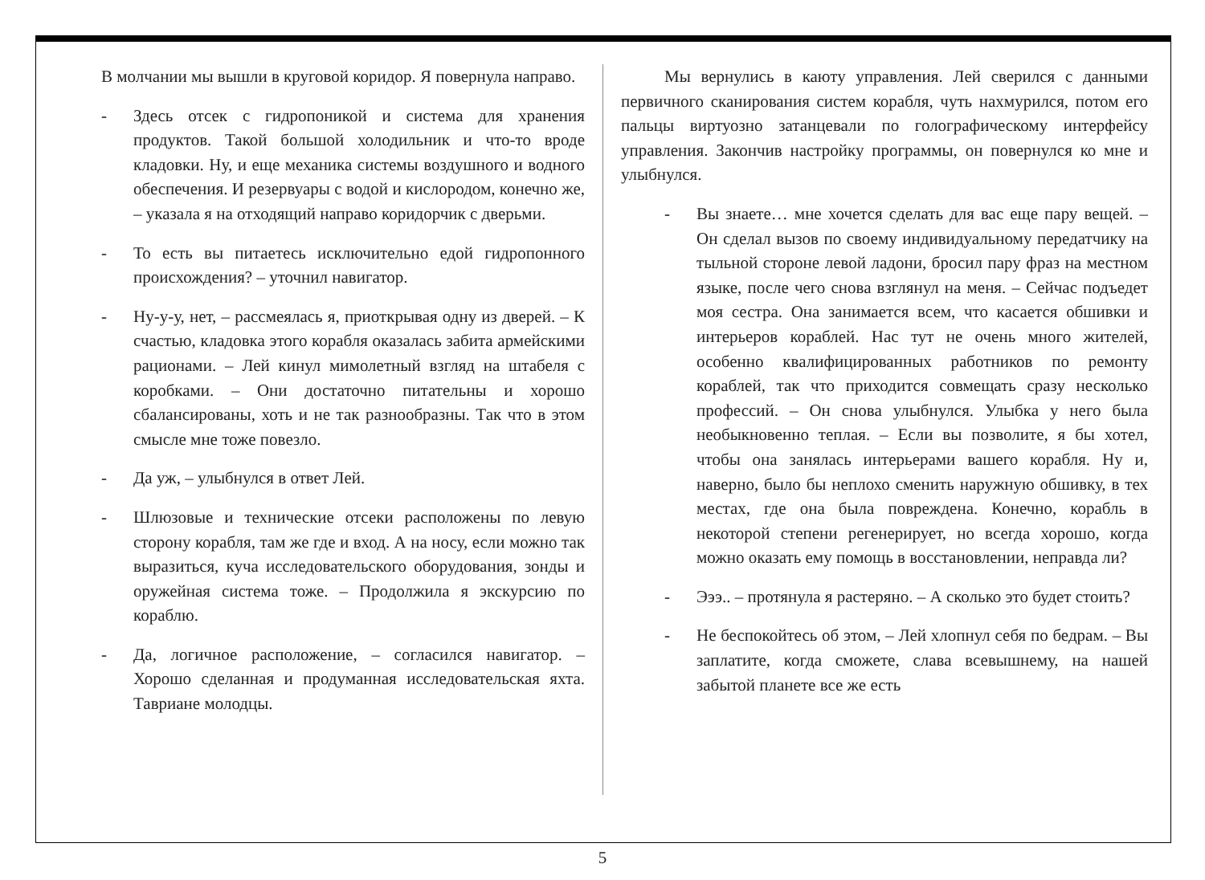В молчании мы вышли в круговой коридор. Я повернула направо.
- Здесь отсек с гидропоникой и система для хранения продуктов. Такой большой холодильник и что-то вроде кладовки. Ну, и еще механика системы воздушного и водного обеспечения. И резервуары с водой и кислородом, конечно же, – указала я на отходящий направо коридорчик с дверьми.
- То есть вы питаетесь исключительно едой гидропонного происхождения? – уточнил навигатор.
- Ну-у-у, нет, – рассмеялась я, приоткрывая одну из дверей. – К счастью, кладовка этого корабля оказалась забита армейскими рационами. – Лей кинул мимолетный взгляд на штабеля с коробками. – Они достаточно питательны и хорошо сбалансированы, хоть и не так разнообразны. Так что в этом смысле мне тоже повезло.
- Да уж, – улыбнулся в ответ Лей.
- Шлюзовые и технические отсеки расположены по левую сторону корабля, там же где и вход. А на носу, если можно так выразиться, куча исследовательского оборудования, зонды и оружейная система тоже. – Продолжила я экскурсию по кораблю.
- Да, логичное расположение, – согласился навигатор. – Хорошо сделанная и продуманная исследовательская яхта. Тавриане молодцы.
Мы вернулись в каюту управления. Лей сверился с данными первичного сканирования систем корабля, чуть нахмурился, потом его пальцы виртуозно затанцевали по голографическому интерфейсу управления. Закончив настройку программы, он повернулся ко мне и улыбнулся.
- Вы знаете… мне хочется сделать для вас еще пару вещей. – Он сделал вызов по своему индивидуальному передатчику на тыльной стороне левой ладони, бросил пару фраз на местном языке, после чего снова взглянул на меня. – Сейчас подъедет моя сестра. Она занимается всем, что касается обшивки и интерьеров кораблей. Нас тут не очень много жителей, особенно квалифицированных работников по ремонту кораблей, так что приходится совмещать сразу несколько профессий. – Он снова улыбнулся. Улыбка у него была необыкновенно теплая. – Если вы позволите, я бы хотел, чтобы она занялась интерьерами вашего корабля. Ну и, наверно, было бы неплохо сменить наружную обшивку, в тех местах, где она была повреждена. Конечно, корабль в некоторой степени регенерирует, но всегда хорошо, когда можно оказать ему помощь в восстановлении, неправда ли?
- Эээ.. – протянула я растеряно. – А сколько это будет стоить?
- Не беспокойтесь об этом, – Лей хлопнул себя по бедрам. – Вы заплатите, когда сможете, слава всевышнему, на нашей забытой планете все же есть
5